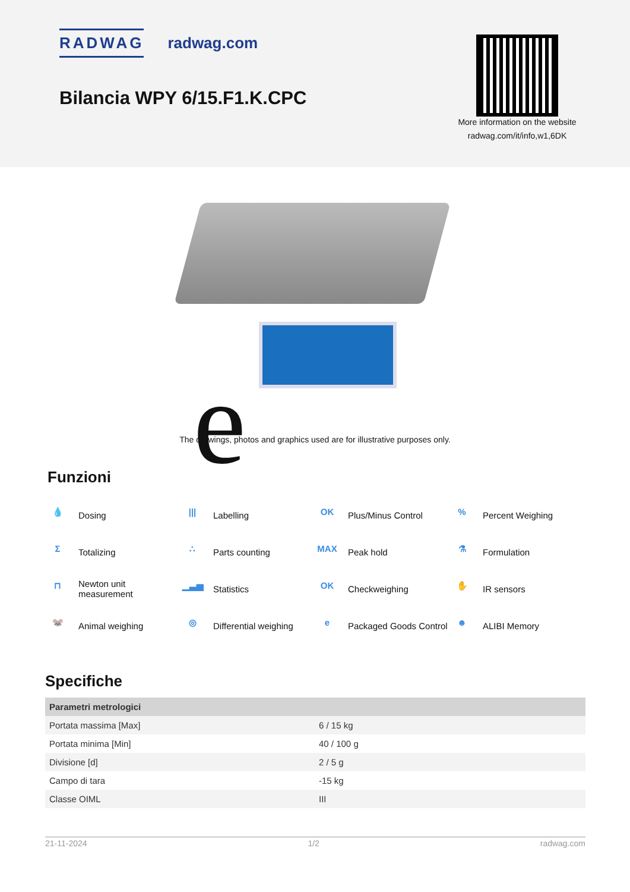RADWAG radwag.com
Bilancia WPY 6/15.F1.K.CPC
More information on the website
radwag.com/it/info,w1,6DK
e
The drawings, photos and graphics used are for illustrative purposes only.
Funzioni
💧 Dosing
||| Labelling
OK Plus/Minus Control
% Percent Weighing
Σ Totalizing
∴ Parts counting
MAX Peak hold
⚗ Formulation
⊓ Newton unit
measurement
▁▃▅ Statistics
OK Checkweighing
✋ IR sensors
🐭 Animal weighing
◎ Differential weighing
e Packaged Goods Control
☻ ALIBI Memory
Specifiche
| Parametri metrologici | |
| --- | --- |
| Portata massima [Max] | 6 / 15 kg |
| Portata minima [Min] | 40 / 100 g |
| Divisione [d] | 2 / 5 g |
| Campo di tara | -15 kg |
| Classe OIML | III |
21-11-2024 1/2 radwag.com